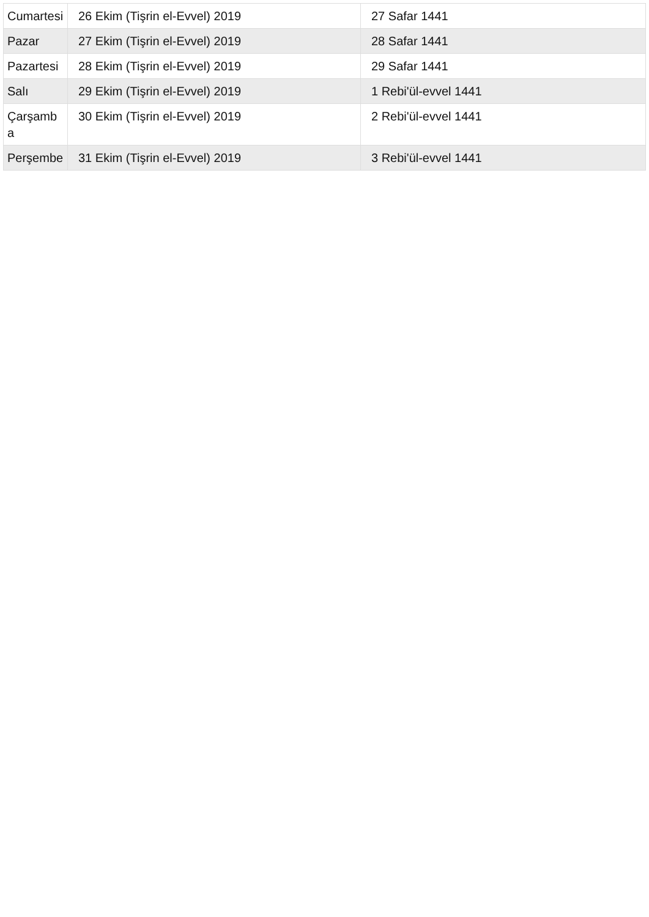| Cumartesi | 26 Ekim (Tişrin el-Evvel) 2019 | 27 Safar 1441 |
| Pazar | 27 Ekim (Tişrin el-Evvel) 2019 | 28 Safar 1441 |
| Pazartesi | 28 Ekim (Tişrin el-Evvel) 2019 | 29 Safar 1441 |
| Salı | 29 Ekim (Tişrin el-Evvel) 2019 | 1 Rebi'ül-evvel 1441 |
| Çarşamba | 30 Ekim (Tişrin el-Evvel) 2019 | 2 Rebi'ül-evvel 1441 |
| Perşembe | 31 Ekim (Tişrin el-Evvel) 2019 | 3 Rebi'ül-evvel 1441 |